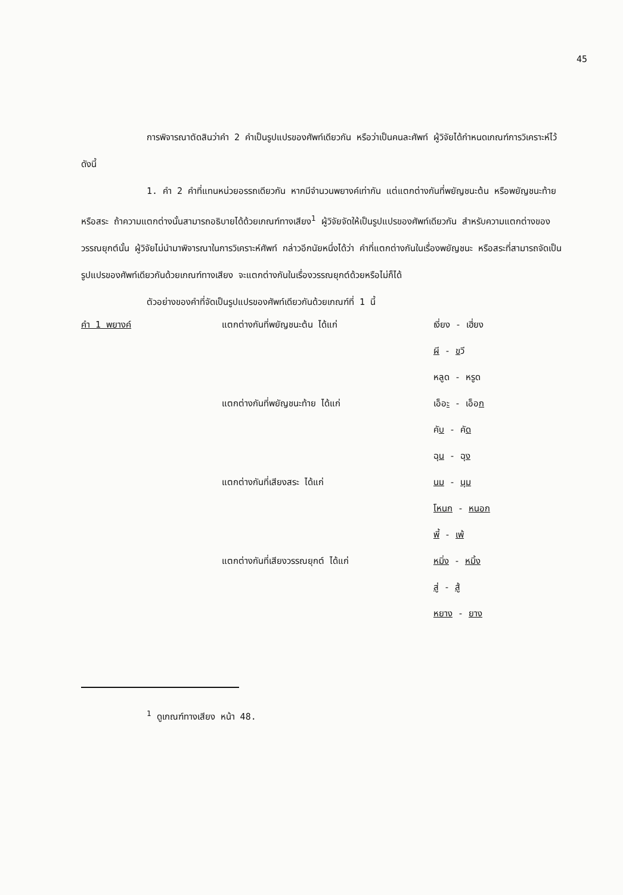45
การพิจารณาตัดสินว่าคำ 2 คำเป็นรูปแปรของศัพท์เดียวกัน หรือว่าเป็นคนละศัพท์ ผู้วิจัยได้กำหนดเกณฑ์การวิเคราะห์ไว้ดังนี้
1. คำ 2 คำที่แทนหน่วยอรรถเดียวกัน หากมีจำนวนพยางค์เท่ากัน แต่แตกต่างกันที่พยัญชนะต้น หรือพยัญชนะท้าย หรือสระ ถ้าความแตกต่างนั้นสามารถอธิบายได้ด้วยเกณฑ์ทางเสียง<sup>1</sup> ผู้วิจัยจัดให้เป็นรูปแปรของศัพท์เดียวกัน สำหรับความแตกต่างของวรรณยุกต์นั้น ผู้วิจัยไม่นำมาพิจารณาในการวิเคราะห์ศัพท์ กล่าวอีกนัยหนึ่งได้ว่า คำที่แตกต่างกันในเรื่องพยัญชนะ หรือสระที่สามารถจัดเป็นรูปแปรของศัพท์เดียวกันด้วยเกณฑ์ทางเสียง จะแตกต่างกันในเรื่องวรรณยุกต์ด้วยหรือไม่ก็ได้
ตัวอย่างของคำที่จัดเป็นรูปแปรของศัพท์เดียวกันด้วยเกณฑ์ที่ 1 นี้
| คำ 1 พยางค์ | แตกต่างกันที่พยัญชนะต้น ได้แก่ | เงี่ยง - เฮี่ยง |
| | | ผ ี - ข วี |
| | | หลูด - หรูด |
| | แตกต่างกันที่พยัญชนะท้าย ได้แก่ | เอ็อ ะ - เอ็อ ก |
| | | คั บ - คั ด |
| | | ฉุ น - ฉุ ง |
| | แตกต่างกันที่เสียงสระ ได้แก่ | นม - นุม |
| | | โหนก - หนอก |
| | | พี้ - เพ้ |
| | แตกต่างกันที่เสียงวรรณยุกต์ ได้แก่ | หมิ่ง - หมิ้ง |
| | | สู่ - สู้ |
| | | หยาง - ยาง |
<sup>1</sup> ดูเกณฑ์ทางเสียง หน้า 48.